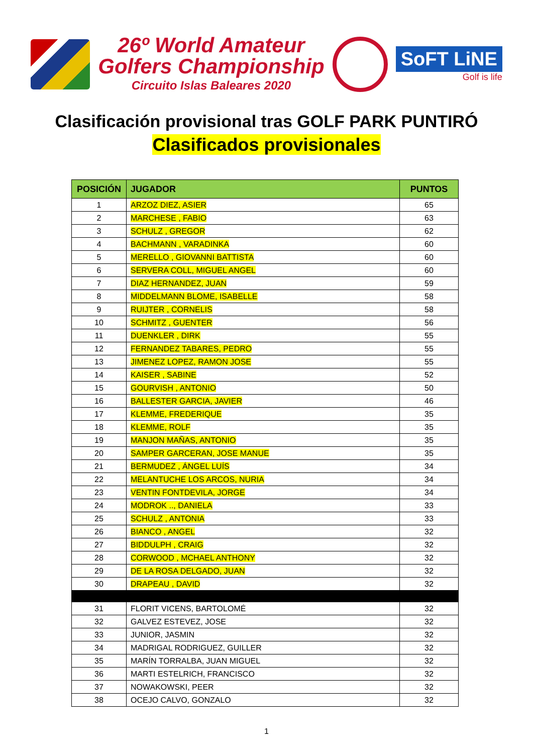26º World Amateur
Golfers Championship
Circuito Islas Baleares 2020
SoFT LiNE
Golf is life
Clasificación provisional tras GOLF PARK PUNTIRÓ
Clasificados provisionales
| POSICIÓN | JUGADOR | PUNTOS |
| --- | --- | --- |
| 1 | ARZOZ DIEZ, ASIER | 65 |
| 2 | MARCHESE , FABIO | 63 |
| 3 | SCHULZ , GREGOR | 62 |
| 4 | BACHMANN , VARADINKA | 60 |
| 5 | MERELLO , GIOVANNI BATTISTA | 60 |
| 6 | SERVERA COLL, MIGUEL ANGEL | 60 |
| 7 | DIAZ HERNANDEZ, JUAN | 59 |
| 8 | MIDDELMANN BLOME, ISABELLE | 58 |
| 9 | RUIJTER , CORNELIS | 58 |
| 10 | SCHMITZ , GUENTER | 56 |
| 11 | DUENKLER , DIRK | 55 |
| 12 | FERNANDEZ TABARES, PEDRO | 55 |
| 13 | JIMENEZ LOPEZ, RAMON JOSE | 55 |
| 14 | KAISER , SABINE | 52 |
| 15 | GOURVISH , ANTONIO | 50 |
| 16 | BALLESTER GARCIA, JAVIER | 46 |
| 17 | KLEMME, FREDERIQUE | 35 |
| 18 | KLEMME, ROLF | 35 |
| 19 | MANJON MAÑAS, ANTONIO | 35 |
| 20 | SAMPER GARCERAN, JOSE MANUE | 35 |
| 21 | BERMUDEZ , ÁNGEL LUÍS | 34 |
| 22 | MELANTUCHE LOS ARCOS, NURIA | 34 |
| 23 | VENTIN FONTDEVILA, JORGE | 34 |
| 24 | MODROK .., DANIELA | 33 |
| 25 | SCHULZ , ANTONIA | 33 |
| 26 | BIANCO , ANGEL | 32 |
| 27 | BIDDULPH , CRAIG | 32 |
| 28 | CORWOOD , MCHAEL ANTHONY | 32 |
| 29 | DE LA ROSA DELGADO, JUAN | 32 |
| 30 | DRAPEAU , DAVID | 32 |
| 31 | FLORIT VICENS, BARTOLOMÉ | 32 |
| 32 | GALVEZ ESTEVEZ, JOSE | 32 |
| 33 | JUNIOR, JASMIN | 32 |
| 34 | MADRIGAL RODRIGUEZ, GUILLER | 32 |
| 35 | MARÍN TORRALBA, JUAN MIGUEL | 32 |
| 36 | MARTI ESTELRICH, FRANCISCO | 32 |
| 37 | NOWAKOWSKI, PEER | 32 |
| 38 | OCEJO CALVO, GONZALO | 32 |
1